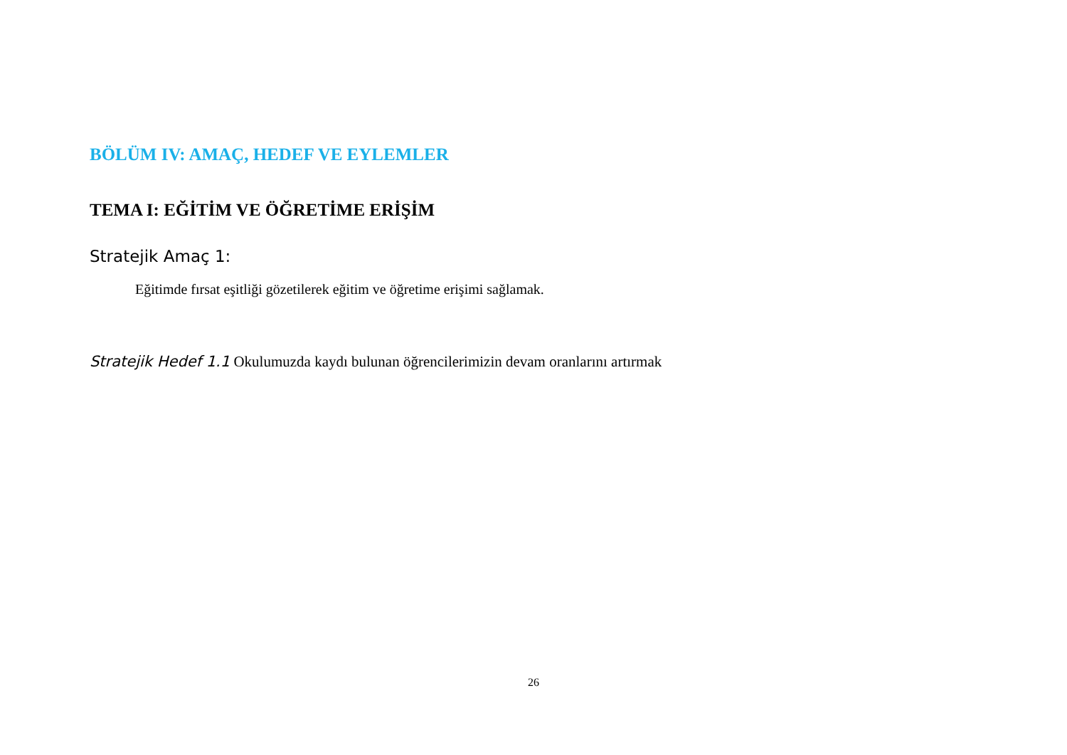BÖLÜM IV: AMAÇ, HEDEF VE EYLEMLER
TEMA I: EĞİTİM VE ÖĞRETİME ERİŞİM
Stratejik Amaç 1:
Eğitimde fırsat eşitliği gözetilerek eğitim ve öğretime erişimi sağlamak.
Stratejik Hedef 1.1 Okulumuzda kaydı bulunan öğrencilerimizin devam oranlarını artırmak
26